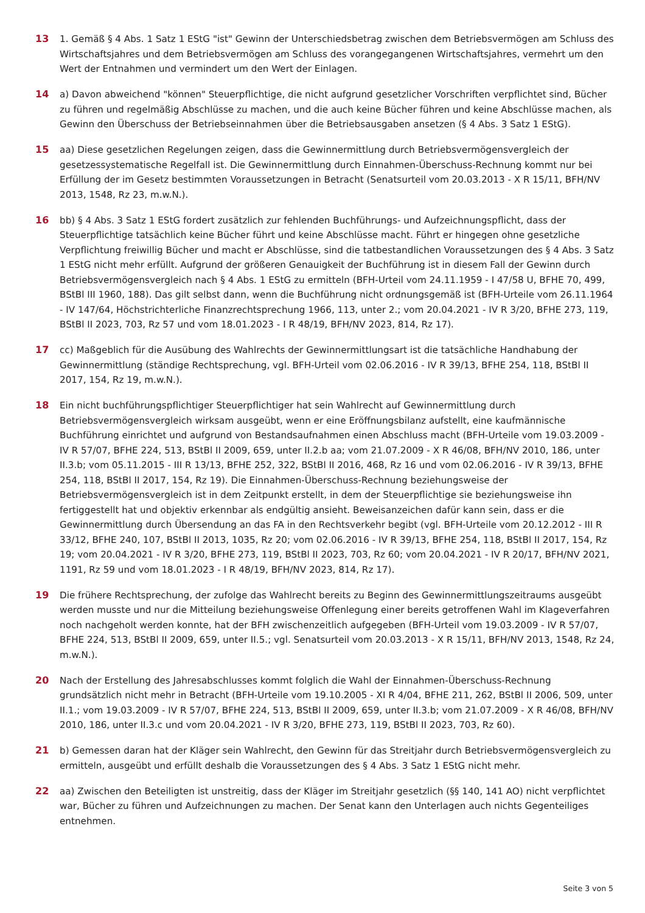13 1. Gemäß § 4 Abs. 1 Satz 1 EStG "ist" Gewinn der Unterschiedsbetrag zwischen dem Betriebsvermögen am Schluss des Wirtschaftsjahres und dem Betriebsvermögen am Schluss des vorangegangenen Wirtschaftsjahres, vermehrt um den Wert der Entnahmen und vermindert um den Wert der Einlagen.
14 a) Davon abweichend "können" Steuerpflichtige, die nicht aufgrund gesetzlicher Vorschriften verpflichtet sind, Bücher zu führen und regelmäßig Abschlüsse zu machen, und die auch keine Bücher führen und keine Abschlüsse machen, als Gewinn den Überschuss der Betriebseinnahmen über die Betriebsausgaben ansetzen (§ 4 Abs. 3 Satz 1 EStG).
15 aa) Diese gesetzlichen Regelungen zeigen, dass die Gewinnermittlung durch Betriebsvermögensvergleich der gesetzessystematische Regelfall ist. Die Gewinnermittlung durch Einnahmen-Überschuss-Rechnung kommt nur bei Erfüllung der im Gesetz bestimmten Voraussetzungen in Betracht (Senatsurteil vom 20.03.2013 - X R 15/11, BFH/NV 2013, 1548, Rz 23, m.w.N.).
16 bb) § 4 Abs. 3 Satz 1 EStG fordert zusätzlich zur fehlenden Buchführungs- und Aufzeichnungspflicht, dass der Steuerpflichtige tatsächlich keine Bücher führt und keine Abschlüsse macht. Führt er hingegen ohne gesetzliche Verpflichtung freiwillig Bücher und macht er Abschlüsse, sind die tatbestandlichen Voraussetzungen des § 4 Abs. 3 Satz 1 EStG nicht mehr erfüllt. Aufgrund der größeren Genauigkeit der Buchführung ist in diesem Fall der Gewinn durch Betriebsvermögensvergleich nach § 4 Abs. 1 EStG zu ermitteln (BFH-Urteil vom 24.11.1959 - I 47/58 U, BFHE 70, 499, BStBl III 1960, 188). Das gilt selbst dann, wenn die Buchführung nicht ordnungsgemäß ist (BFH-Urteile vom 26.11.1964 - IV 147/64, Höchstrichterliche Finanzrechtsprechung 1966, 113, unter 2.; vom 20.04.2021 - IV R 3/20, BFHE 273, 119, BStBl II 2023, 703, Rz 57 und vom 18.01.2023 - I R 48/19, BFH/NV 2023, 814, Rz 17).
17 cc) Maßgeblich für die Ausübung des Wahlrechts der Gewinnermittlungsart ist die tatsächliche Handhabung der Gewinnermittlung (ständige Rechtsprechung, vgl. BFH-Urteil vom 02.06.2016 - IV R 39/13, BFHE 254, 118, BStBl II 2017, 154, Rz 19, m.w.N.).
18 Ein nicht buchführungspflichtiger Steuerpflichtiger hat sein Wahlrecht auf Gewinnermittlung durch Betriebsvermögensvergleich wirksam ausgeübt, wenn er eine Eröffnungsbilanz aufstellt, eine kaufmännische Buchführung einrichtet und aufgrund von Bestandsaufnahmen einen Abschluss macht (BFH-Urteile vom 19.03.2009 - IV R 57/07, BFHE 224, 513, BStBl II 2009, 659, unter II.2.b aa; vom 21.07.2009 - X R 46/08, BFH/NV 2010, 186, unter II.3.b; vom 05.11.2015 - III R 13/13, BFHE 252, 322, BStBl II 2016, 468, Rz 16 und vom 02.06.2016 - IV R 39/13, BFHE 254, 118, BStBl II 2017, 154, Rz 19). Die Einnahmen-Überschuss-Rechnung beziehungsweise der Betriebsvermögensvergleich ist in dem Zeitpunkt erstellt, in dem der Steuerpflichtige sie beziehungsweise ihn fertiggestellt hat und objektiv erkennbar als endgültig ansieht. Beweisanzeichen dafür kann sein, dass er die Gewinnermittlung durch Übersendung an das FA in den Rechtsverkehr begibt (vgl. BFH-Urteile vom 20.12.2012 - III R 33/12, BFHE 240, 107, BStBl II 2013, 1035, Rz 20; vom 02.06.2016 - IV R 39/13, BFHE 254, 118, BStBl II 2017, 154, Rz 19; vom 20.04.2021 - IV R 3/20, BFHE 273, 119, BStBl II 2023, 703, Rz 60; vom 20.04.2021 - IV R 20/17, BFH/NV 2021, 1191, Rz 59 und vom 18.01.2023 - I R 48/19, BFH/NV 2023, 814, Rz 17).
19 Die frühere Rechtsprechung, der zufolge das Wahlrecht bereits zu Beginn des Gewinnermittlungszeitraums ausgeübt werden musste und nur die Mitteilung beziehungsweise Offenlegung einer bereits getroffenen Wahl im Klageverfahren noch nachgeholt werden konnte, hat der BFH zwischenzeitlich aufgegeben (BFH-Urteil vom 19.03.2009 - IV R 57/07, BFHE 224, 513, BStBl II 2009, 659, unter II.5.; vgl. Senatsurteil vom 20.03.2013 - X R 15/11, BFH/NV 2013, 1548, Rz 24, m.w.N.).
20 Nach der Erstellung des Jahresabschlusses kommt folglich die Wahl der Einnahmen-Überschuss-Rechnung grundsätzlich nicht mehr in Betracht (BFH-Urteile vom 19.10.2005 - XI R 4/04, BFHE 211, 262, BStBl II 2006, 509, unter II.1.; vom 19.03.2009 - IV R 57/07, BFHE 224, 513, BStBl II 2009, 659, unter II.3.b; vom 21.07.2009 - X R 46/08, BFH/NV 2010, 186, unter II.3.c und vom 20.04.2021 - IV R 3/20, BFHE 273, 119, BStBl II 2023, 703, Rz 60).
21 b) Gemessen daran hat der Kläger sein Wahlrecht, den Gewinn für das Streitjahr durch Betriebsvermögensvergleich zu ermitteln, ausgeübt und erfüllt deshalb die Voraussetzungen des § 4 Abs. 3 Satz 1 EStG nicht mehr.
22 aa) Zwischen den Beteiligten ist unstreitig, dass der Kläger im Streitjahr gesetzlich (§§ 140, 141 AO) nicht verpflichtet war, Bücher zu führen und Aufzeichnungen zu machen. Der Senat kann den Unterlagen auch nichts Gegenteiliges entnehmen.
Seite 3 von 5